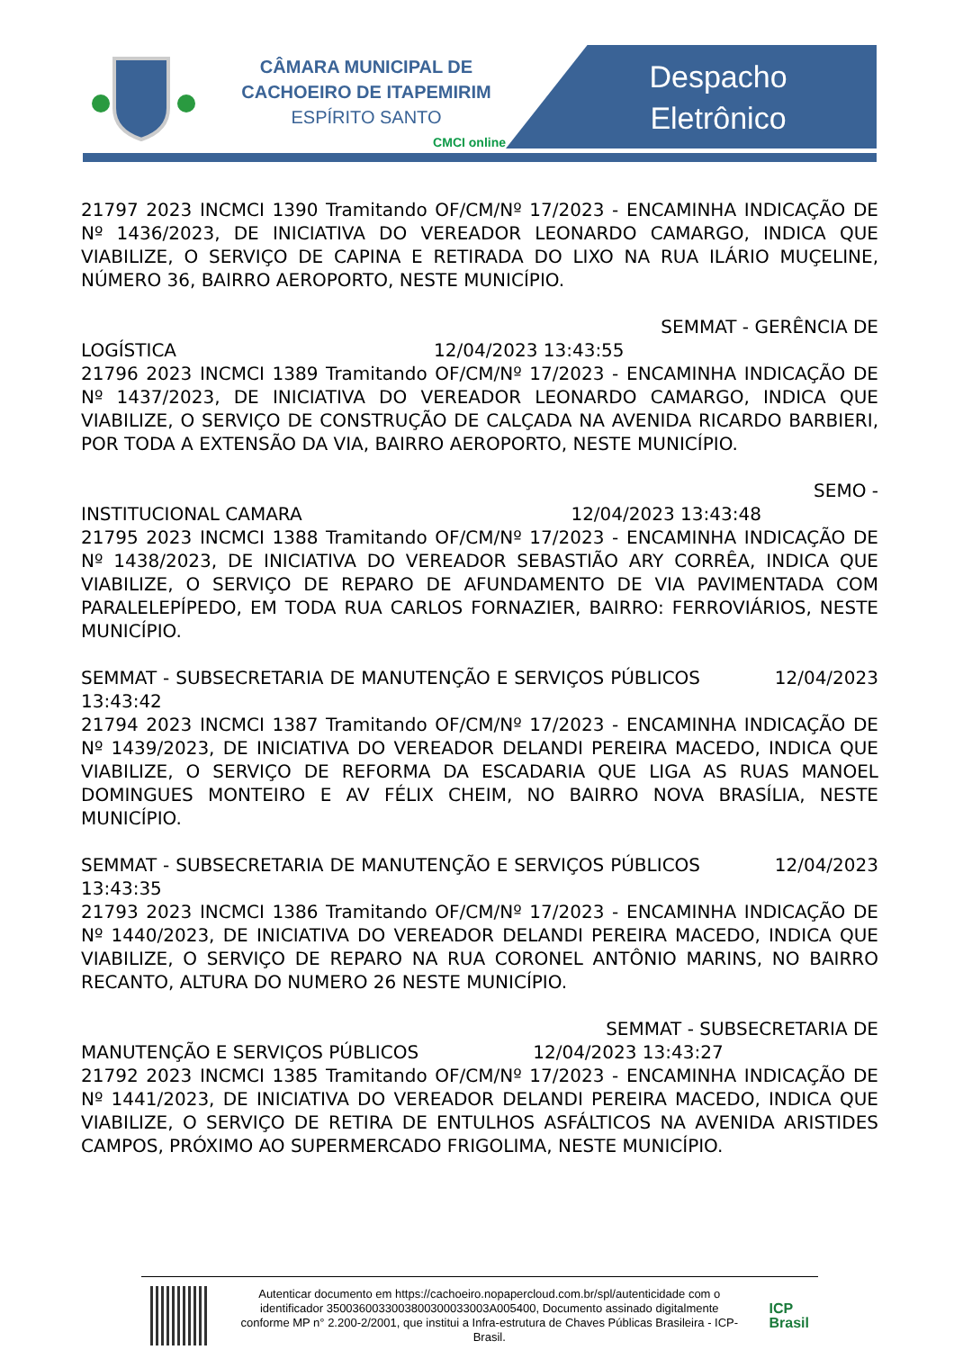CÂMARA MUNICIPAL DE
CACHOEIRO DE ITAPEMIRIM
ESPÍRITO SANTO
CMCI online
Despacho
Eletrônico
21797 2023 INCMCI 1390 Tramitando OF/CM/Nº 17/2023 - ENCAMINHA INDICAÇÃO DE Nº 1436/2023, DE INICIATIVA DO VEREADOR LEONARDO CAMARGO, INDICA QUE VIABILIZE, O SERVIÇO DE CAPINA E RETIRADA DO LIXO NA RUA ILÁRIO MUÇELINE, NÚMERO 36, BAIRRO AEROPORTO, NESTE MUNICÍPIO.
SEMMAT - GERÊNCIA DE
LOGÍSTICA 12/04/2023 13:43:55
21796 2023 INCMCI 1389 Tramitando OF/CM/Nº 17/2023 - ENCAMINHA INDICAÇÃO DE Nº 1437/2023, DE INICIATIVA DO VEREADOR LEONARDO CAMARGO, INDICA QUE VIABILIZE, O SERVIÇO DE CONSTRUÇÃO DE CALÇADA NA AVENIDA RICARDO BARBIERI, POR TODA A EXTENSÃO DA VIA, BAIRRO AEROPORTO, NESTE MUNICÍPIO.
SEMO -
INSTITUCIONAL CAMARA 12/04/2023 13:43:48
21795 2023 INCMCI 1388 Tramitando OF/CM/Nº 17/2023 - ENCAMINHA INDICAÇÃO DE Nº 1438/2023, DE INICIATIVA DO VEREADOR SEBASTIÃO ARY CORRÊA, INDICA QUE VIABILIZE, O SERVIÇO DE REPARO DE AFUNDAMENTO DE VIA PAVIMENTADA COM PARALELEPÍPEDO, EM TODA RUA CARLOS FORNAZIER, BAIRRO: FERROVIÁRIOS, NESTE MUNICÍPIO.
SEMMAT - SUBSECRETARIA DE MANUTENÇÃO E SERVIÇOS PÚBLICOS 12/04/2023 13:43:42
21794 2023 INCMCI 1387 Tramitando OF/CM/Nº 17/2023 - ENCAMINHA INDICAÇÃO DE Nº 1439/2023, DE INICIATIVA DO VEREADOR DELANDI PEREIRA MACEDO, INDICA QUE VIABILIZE, O SERVIÇO DE REFORMA DA ESCADARIA QUE LIGA AS RUAS MANOEL DOMINGUES MONTEIRO E AV FÉLIX CHEIM, NO BAIRRO NOVA BRASÍLIA, NESTE MUNICÍPIO.
SEMMAT - SUBSECRETARIA DE MANUTENÇÃO E SERVIÇOS PÚBLICOS 12/04/2023 13:43:35
21793 2023 INCMCI 1386 Tramitando OF/CM/Nº 17/2023 - ENCAMINHA INDICAÇÃO DE Nº 1440/2023, DE INICIATIVA DO VEREADOR DELANDI PEREIRA MACEDO, INDICA QUE VIABILIZE, O SERVIÇO DE REPARO NA RUA CORONEL ANTÔNIO MARINS, NO BAIRRO RECANTO, ALTURA DO NUMERO 26 NESTE MUNICÍPIO.
SEMMAT - SUBSECRETARIA DE
MANUTENÇÃO E SERVIÇOS PÚBLICOS 12/04/2023 13:43:27
21792 2023 INCMCI 1385 Tramitando OF/CM/Nº 17/2023 - ENCAMINHA INDICAÇÃO DE Nº 1441/2023, DE INICIATIVA DO VEREADOR DELANDI PEREIRA MACEDO, INDICA QUE VIABILIZE, O SERVIÇO DE RETIRA DE ENTULHOS ASFÁLTICOS NA AVENIDA ARISTIDES CAMPOS, PRÓXIMO AO SUPERMERCADO FRIGOLIMA, NESTE MUNICÍPIO.
Autenticar documento em https://cachoeiro.nopapercloud.com.br/spl/autenticidade com o identificador 350036003300380030003300​3A005400, Documento assinado digitalmente conforme MP n° 2.200-2/2001, que institui a Infra-estrutura de Chaves Públicas Brasileira - ICP-Brasil.
ICP
Brasil